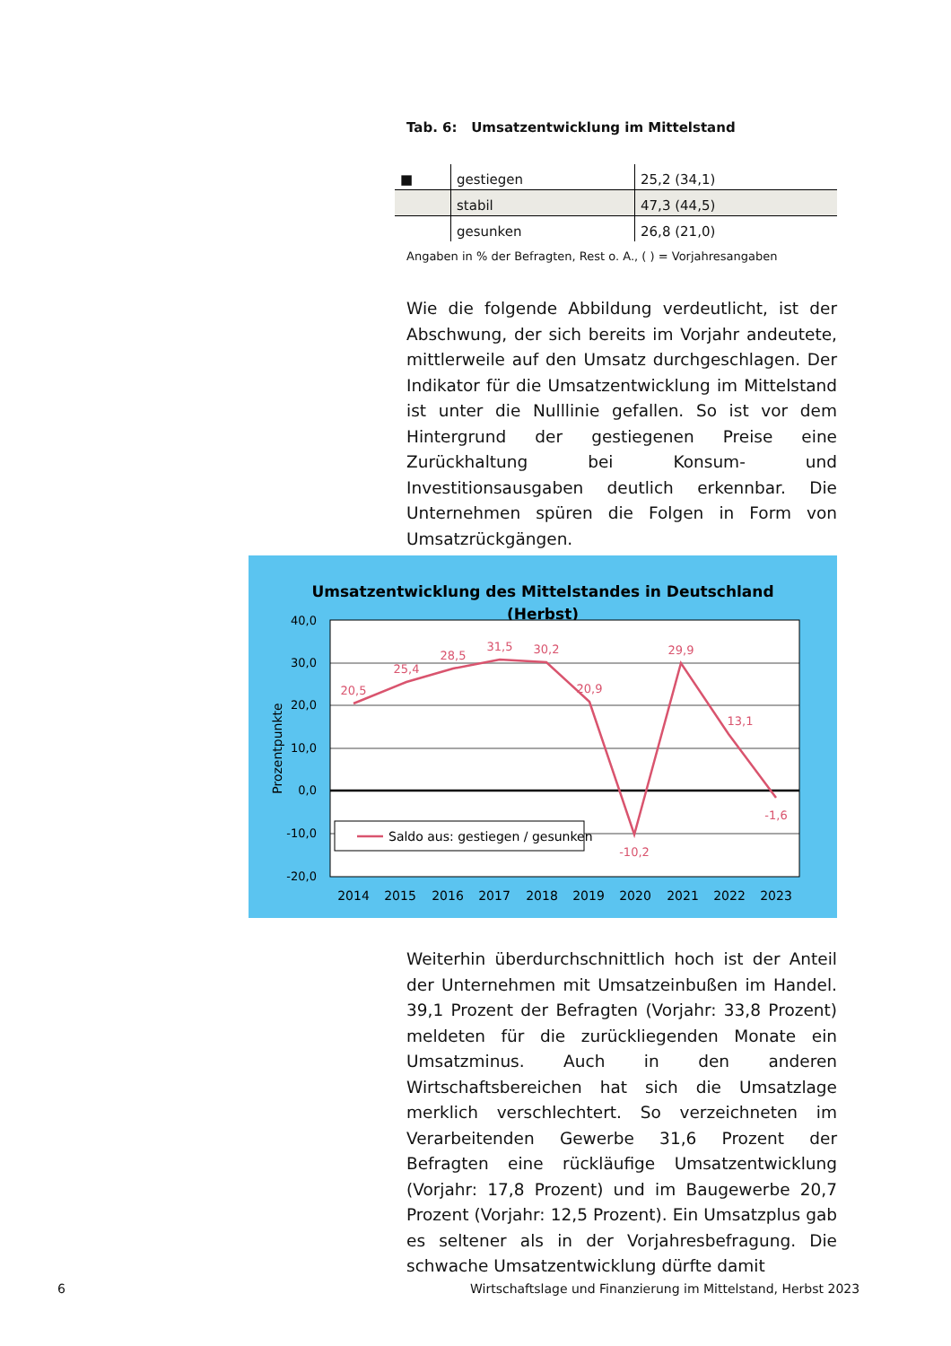Tab. 6: Umsatzentwicklung im Mittelstand
| ■ | gestiegen | 25,2 (34,1) |
| | stabil | 47,3 (44,5) |
| | gesunken | 26,8 (21,0) |
Angaben in % der Befragten, Rest o. A., ( ) = Vorjahresangaben
Wie die folgende Abbildung verdeutlicht, ist der Abschwung, der sich bereits im Vorjahr andeutete, mittlerweile auf den Umsatz durchgeschlagen. Der Indikator für die Umsatzentwicklung im Mittelstand ist unter die Nulllinie gefallen. So ist vor dem Hintergrund der gestiegenen Preise eine Zurückhaltung bei Konsum- und Investitionsausgaben deutlich erkennbar. Die Unternehmen spüren die Folgen in Form von Umsatzrückgängen.
Umsatzentwicklung des Mittelstandes in Deutschland
(Herbst)
40,0
30,0
20,0
10,0
0,0
-10,0
-20,0
Prozentpunkte
20,5
25,4
28,5
31,5
30,2
20,9
-10,2
29,9
13,1
-1,6
Saldo aus: gestiegen / gesunken
2014
2015
2016
2017
2018
2019
2020
2021
2022
2023
Weiterhin überdurchschnittlich hoch ist der Anteil der Unternehmen mit Umsatzeinbußen im Handel. 39,1 Prozent der Befragten (Vorjahr: 33,8 Prozent) meldeten für die zurückliegenden Monate ein Umsatzminus. Auch in den anderen Wirtschaftsbereichen hat sich die Umsatzlage merklich verschlechtert. So verzeichneten im Verarbeitenden Gewerbe 31,6 Prozent der Befragten eine rückläufige Umsatzentwicklung (Vorjahr: 17,8 Prozent) und im Baugewerbe 20,7 Prozent (Vorjahr: 12,5 Prozent). Ein Umsatzplus gab es seltener als in der Vorjahresbefragung. Die schwache Umsatzentwicklung dürfte damit
6
Wirtschaftslage und Finanzierung im Mittelstand, Herbst 2023